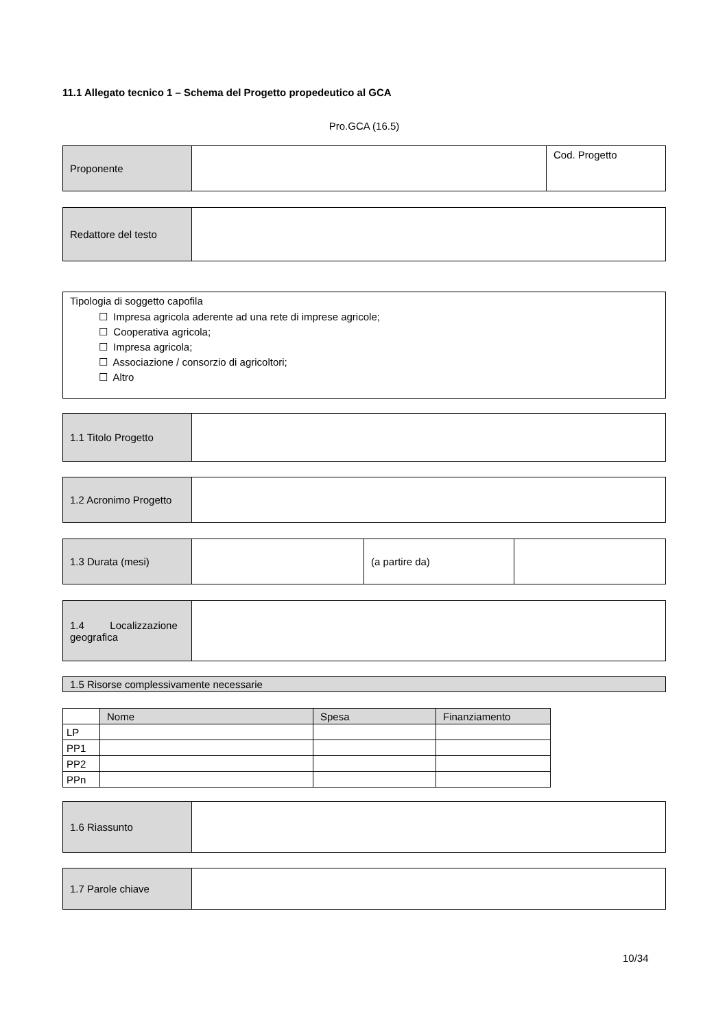11.1 Allegato tecnico 1 – Schema del Progetto propedeutico al GCA
Pro.GCA (16.5)
| Proponente | | Cod. Progetto |
| Redattore del testo | |
| Tipologia di soggetto capofila ☐ Impresa agricola aderente ad una rete di imprese agricole; ☐ Cooperativa agricola; ☐ Impresa agricola; ☐ Associazione / consorzio di agricoltori; ☐ Altro |
| 1.1 Titolo Progetto | |
| 1.2 Acronimo Progetto | |
| 1.3 Durata (mesi) | | (a partire da) | |
| 1.4 Localizzazione geografica | |
| 1.5 Risorse complessivamente necessarie |
| | Nome | Spesa | Finanziamento |
| LP | | | |
| PP1 | | | |
| PP2 | | | |
| PPn | | | |
| 1.6 Riassunto | |
| 1.7 Parole chiave | |
10/34